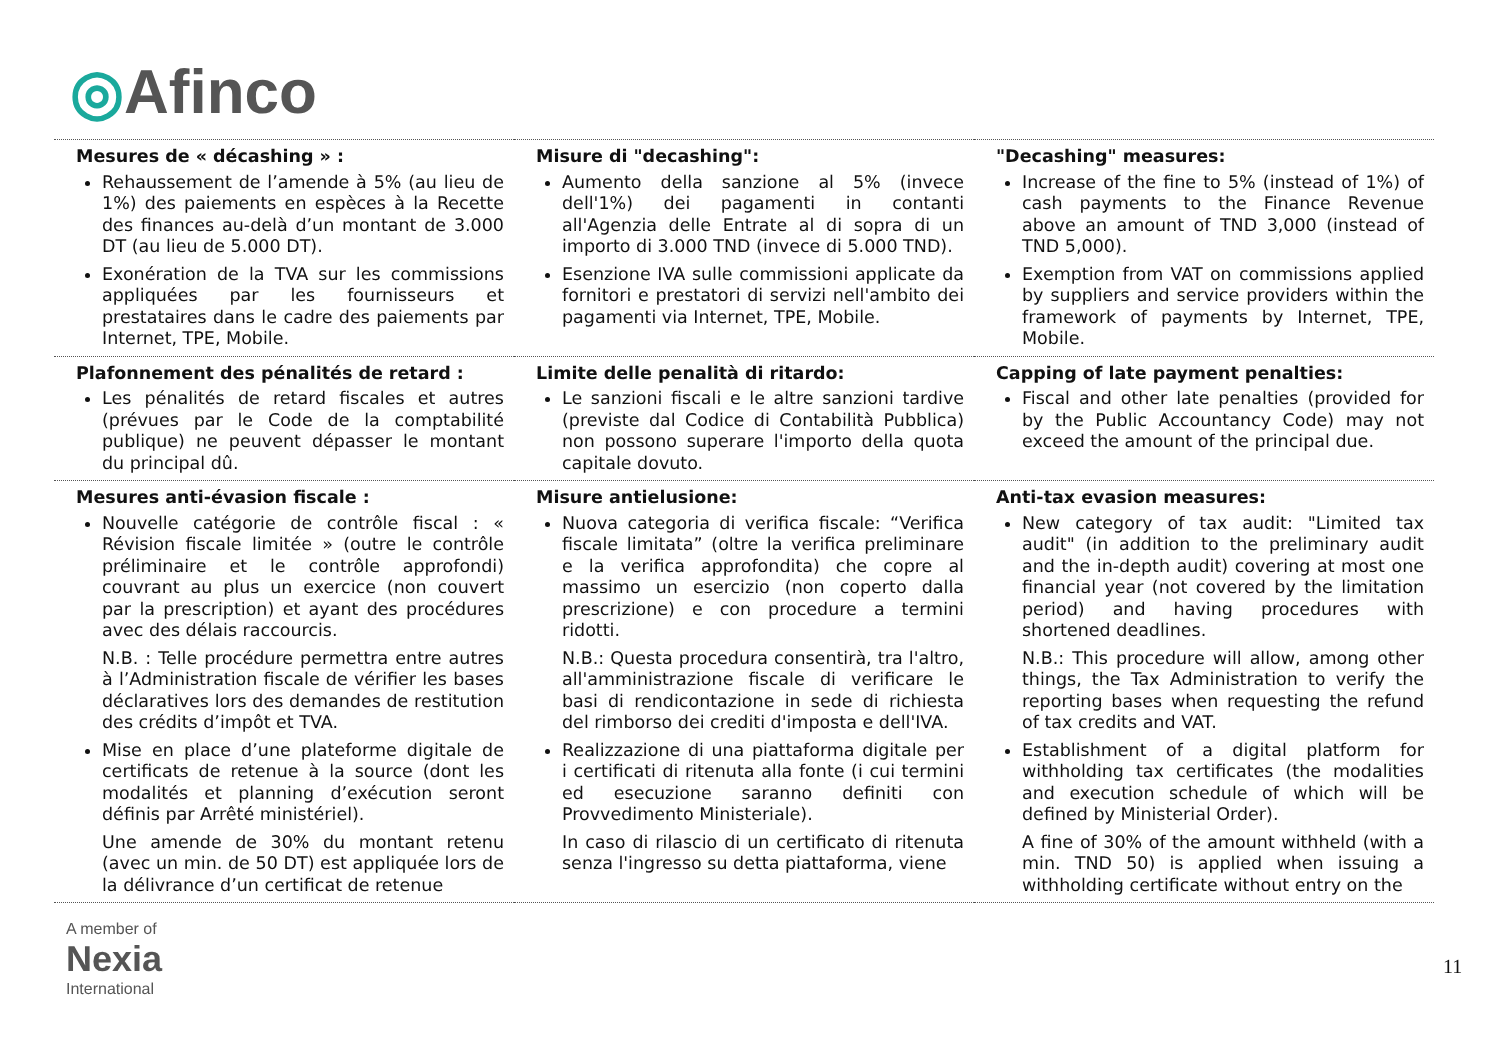◎Afinco
| Mesures de « décashing » : Rehaussement de l’amende à 5% (au lieu de 1%) des paiements en espèces à la Recette des finances au-delà d’un montant de 3.000 DT (au lieu de 5.000 DT). Exonération de la TVA sur les commissions appliquées par les fournisseurs et prestataires dans le cadre des paiements par Internet, TPE, Mobile. | Misure di "decashing": Aumento della sanzione al 5% (invece dell'1%) dei pagamenti in contanti all'Agenzia delle Entrate al di sopra di un importo di 3.000 TND (invece di 5.000 TND). Esenzione IVA sulle commissioni applicate da fornitori e prestatori di servizi nell'ambito dei pagamenti via Internet, TPE, Mobile. | "Decashing" measures: Increase of the fine to 5% (instead of 1%) of cash payments to the Finance Revenue above an amount of TND 3,000 (instead of TND 5,000). Exemption from VAT on commissions applied by suppliers and service providers within the framework of payments by Internet, TPE, Mobile. |
| Plafonnement des pénalités de retard : Les pénalités de retard fiscales et autres (prévues par le Code de la comptabilité publique) ne peuvent dépasser le montant du principal dû. | Limite delle penalità di ritardo: Le sanzioni fiscali e le altre sanzioni tardive (previste dal Codice di Contabilità Pubblica) non possono superare l'importo della quota capitale dovuto. | Capping of late payment penalties: Fiscal and other late penalties (provided for by the Public Accountancy Code) may not exceed the amount of the principal due. |
| Mesures anti-évasion fiscale : Nouvelle catégorie de contrôle fiscal : « Révision fiscale limitée » (outre le contrôle préliminaire et le contrôle approfondi) couvrant au plus un exercice (non couvert par la prescription) et ayant des procédures avec des délais raccourcis. N.B. : Telle procédure permettra entre autres à l’Administration fiscale de vérifier les bases déclaratives lors des demandes de restitution des crédits d’impôt et TVA. Mise en place d’une plateforme digitale de certificats de retenue à la source (dont les modalités et planning d’exécution seront définis par Arrêté ministériel). Une amende de 30% du montant retenu (avec un min. de 50 DT) est appliquée lors de la délivrance d’un certificat de retenue | Misure antielusione: Nuova categoria di verifica fiscale: “Verifica fiscale limitata” (oltre la verifica preliminare e la verifica approfondita) che copre al massimo un esercizio (non coperto dalla prescrizione) e con procedure a termini ridotti. N.B.: Questa procedura consentirà, tra l'altro, all'amministrazione fiscale di verificare le basi di rendicontazione in sede di richiesta del rimborso dei crediti d'imposta e dell'IVA. Realizzazione di una piattaforma digitale per i certificati di ritenuta alla fonte (i cui termini ed esecuzione saranno definiti con Provvedimento Ministeriale). In caso di rilascio di un certificato di ritenuta senza l'ingresso su detta piattaforma, viene | Anti-tax evasion measures: New category of tax audit: "Limited tax audit" (in addition to the preliminary audit and the in-depth audit) covering at most one financial year (not covered by the limitation period) and having procedures with shortened deadlines. N.B.: This procedure will allow, among other things, the Tax Administration to verify the reporting bases when requesting the refund of tax credits and VAT. Establishment of a digital platform for withholding tax certificates (the modalities and execution schedule of which will be defined by Ministerial Order). A fine of 30% of the amount withheld (with a min. TND 50) is applied when issuing a withholding certificate without entry on the |
A member of
Nexia
International
11